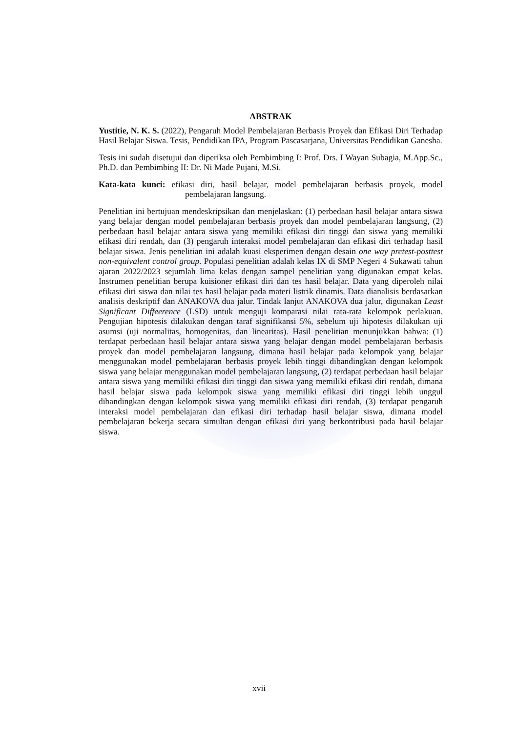ABSTRAK
Yustitie, N. K. S. (2022), Pengaruh Model Pembelajaran Berbasis Proyek dan Efikasi Diri Terhadap Hasil Belajar Siswa. Tesis, Pendidikan IPA, Program Pascasarjana, Universitas Pendidikan Ganesha.
Tesis ini sudah disetujui dan diperiksa oleh Pembimbing I: Prof. Drs. I Wayan Subagia, M.App.Sc., Ph.D. dan Pembimbing II: Dr. Ni Made Pujani, M.Si.
Kata-kata kunci: efikasi diri, hasil belajar, model pembelajaran berbasis proyek, model pembelajaran langsung.
Penelitian ini bertujuan mendeskripsikan dan menjelaskan: (1) perbedaan hasil belajar antara siswa yang belajar dengan model pembelajaran berbasis proyek dan model pembelajaran langsung, (2) perbedaan hasil belajar antara siswa yang memiliki efikasi diri tinggi dan siswa yang memiliki efikasi diri rendah, dan (3) pengaruh interaksi model pembelajaran dan efikasi diri terhadap hasil belajar siswa. Jenis penelitian ini adalah kuasi eksperimen dengan desain one way pretest-posttest non-equivalent control group. Populasi penelitian adalah kelas IX di SMP Negeri 4 Sukawati tahun ajaran 2022/2023 sejumlah lima kelas dengan sampel penelitian yang digunakan empat kelas. Instrumen penelitian berupa kuisioner efikasi diri dan tes hasil belajar. Data yang diperoleh nilai efikasi diri siswa dan nilai tes hasil belajar pada materi listrik dinamis. Data dianalisis berdasarkan analisis deskriptif dan ANAKOVA dua jalur. Tindak lanjut ANAKOVA dua jalur, digunakan Least Significant Diffeerence (LSD) untuk menguji komparasi nilai rata-rata kelompok perlakuan. Pengujian hipotesis dilakukan dengan taraf signifikansi 5%, sebelum uji hipotesis dilakukan uji asumsi (uji normalitas, homogenitas, dan linearitas). Hasil penelitian menunjukkan bahwa: (1) terdapat perbedaan hasil belajar antara siswa yang belajar dengan model pembelajaran berbasis proyek dan model pembelajaran langsung, dimana hasil belajar pada kelompok yang belajar menggunakan model pembelajaran berbasis proyek lebih tinggi dibandingkan dengan kelompok siswa yang belajar menggunakan model pembelajaran langsung, (2) terdapat perbedaan hasil belajar antara siswa yang memiliki efikasi diri tinggi dan siswa yang memiliki efikasi diri rendah, dimana hasil belajar siswa pada kelompok siswa yang memiliki efikasi diri tinggi lebih unggul dibandingkan dengan kelompok siswa yang memiliki efikasi diri rendah, (3) terdapat pengaruh interaksi model pembelajaran dan efikasi diri terhadap hasil belajar siswa, dimana model pembelajaran bekerja secara simultan dengan efikasi diri yang berkontribusi pada hasil belajar siswa.
xvii